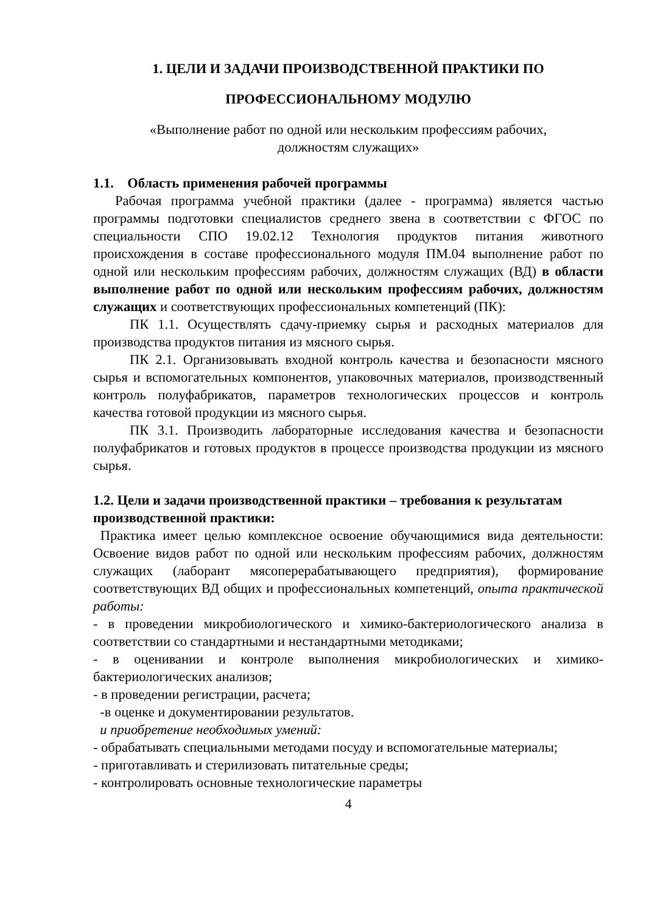1. ЦЕЛИ И ЗАДАЧИ ПРОИЗВОДСТВЕННОЙ ПРАКТИКИ ПО
ПРОФЕССИОНАЛЬНОМУ МОДУЛЮ
«Выполнение работ по одной или нескольким профессиям рабочих,
должностям служащих»
1.1. Область применения рабочей программы
Рабочая программа учебной практики (далее - программа) является частью программы подготовки специалистов среднего звена в соответствии с ФГОС по специальности СПО 19.02.12 Технология продуктов питания животного происхождения в составе профессионального модуля ПМ.04 выполнение работ по одной или нескольким профессиям рабочих, должностям служащих (ВД) в области выполнение работ по одной или нескольким профессиям рабочих, должностям служащих и соответствующих профессиональных компетенций (ПК):
ПК 1.1. Осуществлять сдачу-приемку сырья и расходных материалов для производства продуктов питания из мясного сырья.
ПК 2.1. Организовывать входной контроль качества и безопасности мясного сырья и вспомогательных компонентов, упаковочных материалов, производственный контроль полуфабрикатов, параметров технологических процессов и контроль качества готовой продукции из мясного сырья.
ПК 3.1. Производить лабораторные исследования качества и безопасности полуфабрикатов и готовых продуктов в процессе производства продукции из мясного сырья.
1.2. Цели и задачи производственной практики – требования к результатам производственной практики:
Практика имеет целью комплексное освоение обучающимися вида деятельности: Освоение видов работ по одной или нескольким профессиям рабочих, должностям служащих (лаборант мясоперерабатывающего предприятия), формирование соответствующих ВД общих и профессиональных компетенций, опыта практической работы:
- в проведении микробиологического и химико-бактериологического анализа в соответствии со стандартными и нестандартными методиками;
- в оценивании и контроле выполнения микробиологических и химико-бактериологических анализов;
- в проведении регистрации, расчета;
-в оценке и документировании результатов.
и приобретение необходимых умений:
- обрабатывать специальными методами посуду и вспомогательные материалы;
- приготавливать и стерилизовать питательные среды;
- контролировать основные технологические параметры
4